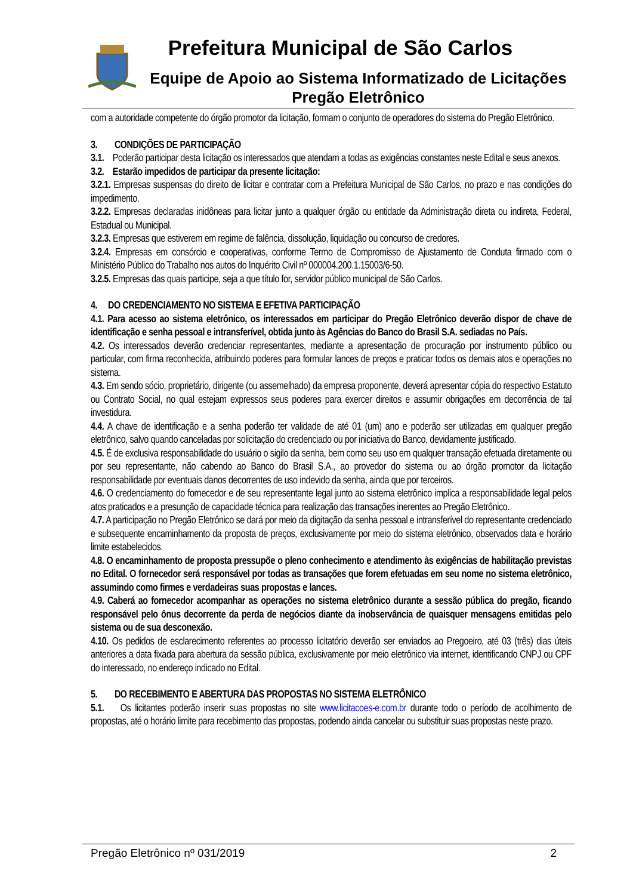Prefeitura Municipal de São Carlos
Equipe de Apoio ao Sistema Informatizado de Licitações
Pregão Eletrônico
com a autoridade competente do órgão promotor da licitação, formam o conjunto de operadores do sistema do Pregão Eletrônico.
3. CONDIÇÕES DE PARTICIPAÇÃO
3.1. Poderão participar desta licitação os interessados que atendam a todas as exigências constantes neste Edital e seus anexos.
3.2. Estarão impedidos de participar da presente licitação:
3.2.1. Empresas suspensas do direito de licitar e contratar com a Prefeitura Municipal de São Carlos, no prazo e nas condições do impedimento.
3.2.2. Empresas declaradas inidôneas para licitar junto a qualquer órgão ou entidade da Administração direta ou indireta, Federal, Estadual ou Municipal.
3.2.3. Empresas que estiverem em regime de falência, dissolução, liquidação ou concurso de credores.
3.2.4. Empresas em consórcio e cooperativas, conforme Termo de Compromisso de Ajustamento de Conduta firmado com o Ministério Público do Trabalho nos autos do Inquérito Civil nº 000004.200.1.15003/6-50.
3.2.5. Empresas das quais participe, seja a que título for, servidor público municipal de São Carlos.
4. DO CREDENCIAMENTO NO SISTEMA E EFETIVA PARTICIPAÇÃO
4.1. Para acesso ao sistema eletrônico, os interessados em participar do Pregão Eletrônico deverão dispor de chave de identificação e senha pessoal e intransferível, obtida junto às Agências do Banco do Brasil S.A. sediadas no País.
4.2. Os interessados deverão credenciar representantes, mediante a apresentação de procuração por instrumento público ou particular, com firma reconhecida, atribuindo poderes para formular lances de preços e praticar todos os demais atos e operações no sistema.
4.3. Em sendo sócio, proprietário, dirigente (ou assemelhado) da empresa proponente, deverá apresentar cópia do respectivo Estatuto ou Contrato Social, no qual estejam expressos seus poderes para exercer direitos e assumir obrigações em decorrência de tal investidura.
4.4. A chave de identificação e a senha poderão ter validade de até 01 (um) ano e poderão ser utilizadas em qualquer pregão eletrônico, salvo quando canceladas por solicitação do credenciado ou por iniciativa do Banco, devidamente justificado.
4.5. É de exclusiva responsabilidade do usuário o sigilo da senha, bem como seu uso em qualquer transação efetuada diretamente ou por seu representante, não cabendo ao Banco do Brasil S.A., ao provedor do sistema ou ao órgão promotor da licitação responsabilidade por eventuais danos decorrentes de uso indevido da senha, ainda que por terceiros.
4.6. O credenciamento do fornecedor e de seu representante legal junto ao sistema eletrônico implica a responsabilidade legal pelos atos praticados e a presunção de capacidade técnica para realização das transações inerentes ao Pregão Eletrônico.
4.7. A participação no Pregão Eletrônico se dará por meio da digitação da senha pessoal e intransferível do representante credenciado e subsequente encaminhamento da proposta de preços, exclusivamente por meio do sistema eletrônico, observados data e horário limite estabelecidos.
4.8. O encaminhamento de proposta pressupõe o pleno conhecimento e atendimento às exigências de habilitação previstas no Edital. O fornecedor será responsável por todas as transações que forem efetuadas em seu nome no sistema eletrônico, assumindo como firmes e verdadeiras suas propostas e lances.
4.9. Caberá ao fornecedor acompanhar as operações no sistema eletrônico durante a sessão pública do pregão, ficando responsável pelo ônus decorrente da perda de negócios diante da inobservância de quaisquer mensagens emitidas pelo sistema ou de sua desconexão.
4.10. Os pedidos de esclarecimento referentes ao processo licitatório deverão ser enviados ao Pregoeiro, até 03 (três) dias úteis anteriores a data fixada para abertura da sessão pública, exclusivamente por meio eletrônico via internet, identificando CNPJ ou CPF do interessado, no endereço indicado no Edital.
5. DO RECEBIMENTO E ABERTURA DAS PROPOSTAS NO SISTEMA ELETRÔNICO
5.1. Os licitantes poderão inserir suas propostas no site www.licitacoes-e.com.br durante todo o período de acolhimento de propostas, até o horário limite para recebimento das propostas, podendo ainda cancelar ou substituir suas propostas neste prazo.
Pregão Eletrônico nº 031/2019
2